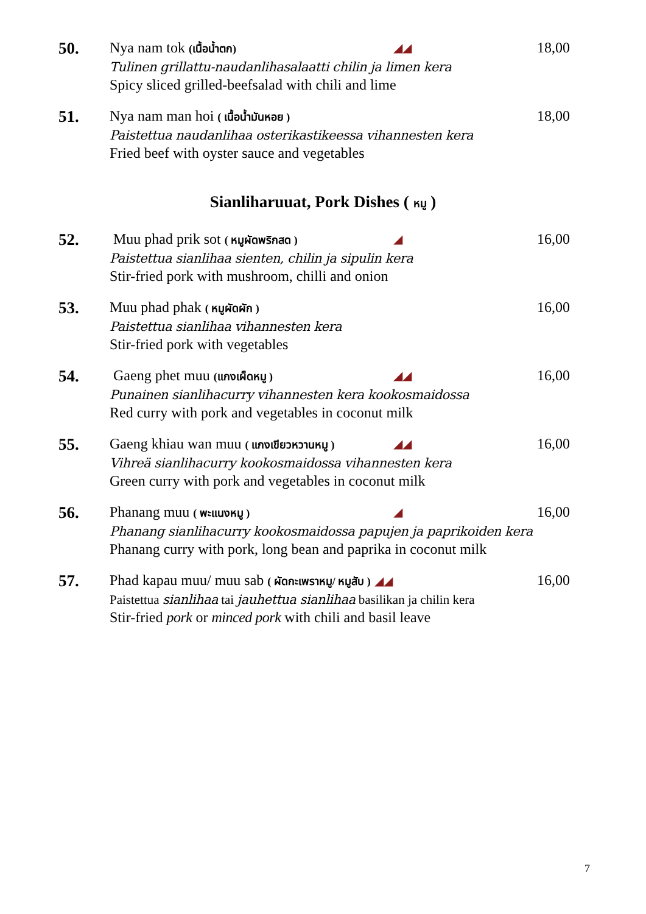50.
Nya nam tok (เนื้อน้ำตก) ◢◢ 18,00
Tulinen grillattu-naudanlihasalaatti chilin ja limen kera
Spicy sliced grilled-beefsalad with chili and lime
51.
Nya nam man hoi ( เนื้อน้ำมันหอย ) 18,00
Paistettua naudanlihaa osterikastikeessa vihannesten kera
Fried beef with oyster sauce and vegetables
Sianliharuuat, Pork Dishes ( หมู )
52.
Muu phad prik sot ( หมูผัดพริกสด ) ◢ 16,00
Paistettua sianlihaa sienten, chilin ja sipulin kera
Stir-fried pork with mushroom, chilli and onion
53.
Muu phad phak ( หมูผัดผัก ) 16,00
Paistettua sianlihaa vihannesten kera
Stir-fried pork with vegetables
54.
Gaeng phet muu (แกงเผ็ดหมู ) ◢◢ 16,00
Punainen sianlihacurry vihannesten kera kookosmaidossa
Red curry with pork and vegetables in coconut milk
55.
Gaeng khiau wan muu ( แกงเขียวหวานหมู ) ◢◢ 16,00
Vihreä sianlihacurry kookosmaidossa vihannesten kera
Green curry with pork and vegetables in coconut milk
56.
Phanang muu ( พะแนงหมู ) ◢ 16,00
Phanang sianlihacurry kookosmaidossa papujen ja paprikoiden kera
Phanang curry with pork, long bean and paprika in coconut milk
57.
Phad kapau muu/ muu sab ( ผัดกะเพราหมู/ หมูสับ ) ◢◢ 16,00
Paistettua sianlihaa tai jauhettua sianlihaa basilikan ja chilin kera
Stir-fried pork or minced pork with chili and basil leave
7